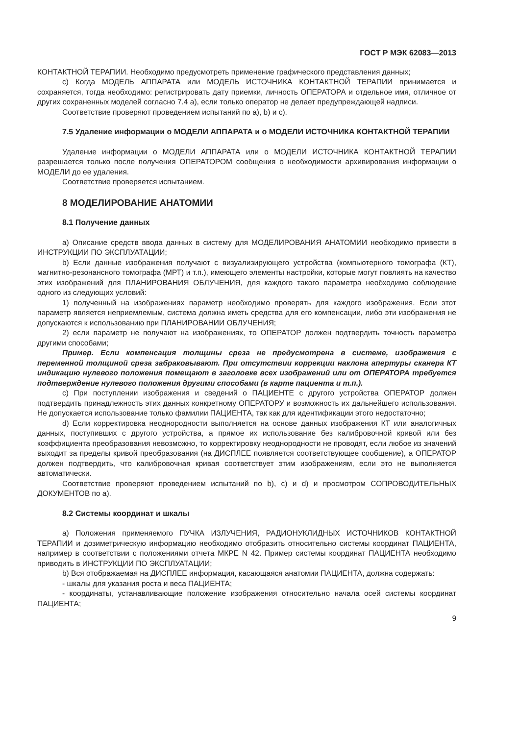ГОСТ Р МЭК 62083—2013
КОНТАКТНОЙ ТЕРАПИИ. Необходимо предусмотреть применение графического представления данных;
с) Когда МОДЕЛЬ АППАРАТА или МОДЕЛЬ ИСТОЧНИКА КОНТАКТНОЙ ТЕРАПИИ принимается и сохраняется, тогда необходимо: регистрировать дату приемки, личность ОПЕРАТОРА и отдельное имя, отличное от других сохраненных моделей согласно 7.4 а), если только оператор не делает предупреждающей надписи.
Соответствие проверяют проведением испытаний по а), b) и с).
7.5 Удаление информации о МОДЕЛИ АППАРАТА и о МОДЕЛИ ИСТОЧНИКА КОНТАКТНОЙ ТЕРАПИИ
Удаление информации о МОДЕЛИ АППАРАТА или о МОДЕЛИ ИСТОЧНИКА КОНТАКТНОЙ ТЕРАПИИ разрешается только после получения ОПЕРАТОРОМ сообщения о необходимости архивирования информации о МОДЕЛИ до ее удаления.
Соответствие проверяется испытанием.
8 МОДЕЛИРОВАНИЕ АНАТОМИИ
8.1 Получение данных
а) Описание средств ввода данных в систему для МОДЕЛИРОВАНИЯ АНАТОМИИ необходимо привести в ИНСТРУКЦИИ ПО ЭКСПЛУАТАЦИИ;
b) Если данные изображения получают с визуализирующего устройства (компьютерного томографа (КТ), магнитно-резонансного томографа (МРТ) и т.п.), имеющего элементы настройки, которые могут повлиять на качество этих изображений для ПЛАНИРОВАНИЯ ОБЛУЧЕНИЯ, для каждого такого параметра необходимо соблюдение одного из следующих условий:
1) полученный на изображениях параметр необходимо проверять для каждого изображения. Если этот параметр является неприемлемым, система должна иметь средства для его компенсации, либо эти изображения не допускаются к использованию при ПЛАНИРОВАНИИ ОБЛУЧЕНИЯ;
2) если параметр не получают на изображениях, то ОПЕРАТОР должен подтвердить точность параметра другими способами;
Пример. Если компенсация толщины среза не предусмотрена в системе, изображения с переменной толщиной среза забраковывают. При отсутствии коррекции наклона апертуры сканера КТ индикацию нулевого положения помещают в заголовке всех изображений или от ОПЕРАТОРА требуется подтверждение нулевого положения другими способами (в карте пациента и т.п.).
с) При поступлении изображения и сведений о ПАЦИЕНТЕ с другого устройства ОПЕРАТОР должен подтвердить принадлежность этих данных конкретному ОПЕРАТОРУ и возможность их дальнейшего использования. Не допускается использование только фамилии ПАЦИЕНТА, так как для идентификации этого недостаточно;
d) Если корректировка неоднородности выполняется на основе данных изображения КТ или аналогичных данных, поступивших с другого устройства, а прямое их использование без калибровочной кривой или без коэффициента преобразования невозможно, то корректировку неоднородности не проводят, если любое из значений выходит за пределы кривой преобразования (на ДИСПЛЕЕ появляется соответствующее сообщение), а ОПЕРАТОР должен подтвердить, что калибровочная кривая соответствует этим изображениям, если это не выполняется автоматически.
Соответствие проверяют проведением испытаний по b), с) и d) и просмотром СОПРОВОДИТЕЛЬНЫХ ДОКУМЕНТОВ по а).
8.2 Системы координат и шкалы
а) Положения применяемого ПУЧКА ИЗЛУЧЕНИЯ, РАДИОНУКЛИДНЫХ ИСТОЧНИКОВ КОНТАКТНОЙ ТЕРАПИИ и дозиметрическую информацию необходимо отобразить относительно системы координат ПАЦИЕНТА, например в соответствии с положениями отчета МКРЕ N 42. Пример системы координат ПАЦИЕНТА необходимо приводить в ИНСТРУКЦИИ ПО ЭКСПЛУАТАЦИИ;
b) Вся отображаемая на ДИСПЛЕЕ информация, касающаяся анатомии ПАЦИЕНТА, должна содержать:
- шкалы для указания роста и веса ПАЦИЕНТА;
- координаты, устанавливающие положение изображения относительно начала осей системы координат ПАЦИЕНТА;
9